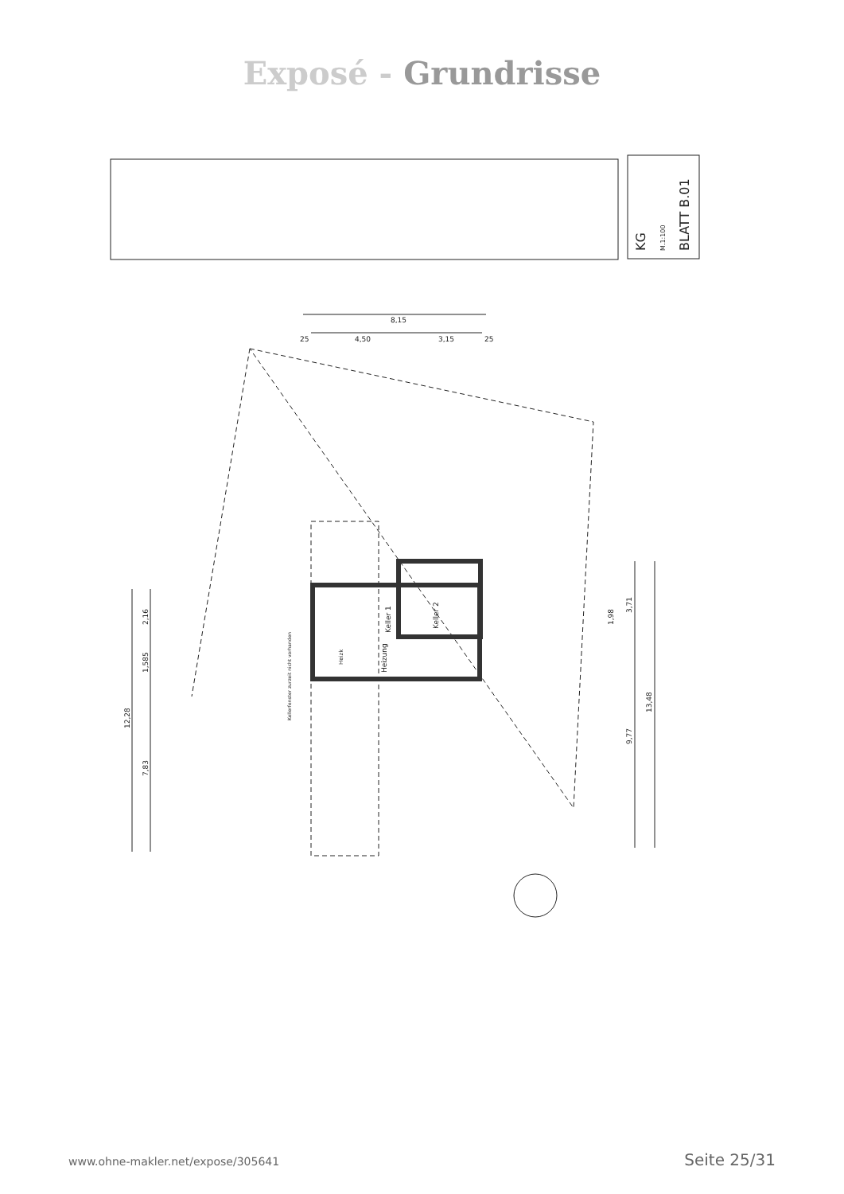Exposé - Grundrisse
KG
M.1:100
BLATT B.01
8,15
4,50
3,15
25
25
Keller 1
Keller 2
Heizung
Heizk
Kellerfenster zurzeit nicht vorhanden
12,28
7,83
2,16
1,585
13,48
9,77
3,71
1,98
www.ohne-makler.net/expose/305641 Seite 25/31